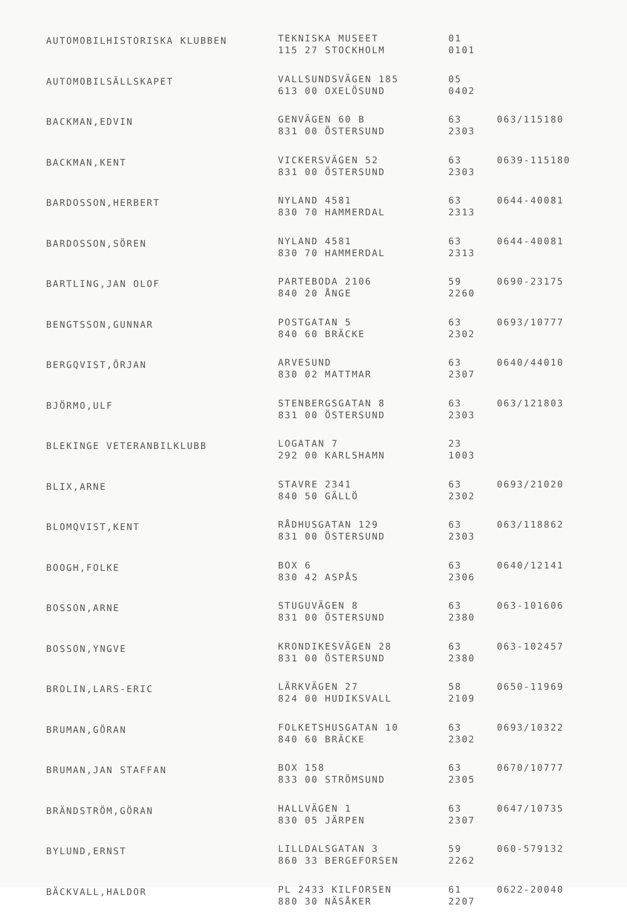| AUTOMOBILHISTORISKA KLUBBEN | TEKNISKA MUSEET 115 27 STOCKHOLM | 01 0101 | |
| AUTOMOBILSÄLLSKAPET | VALLSUNDSVÄGEN 185 613 00 OXELÖSUND | 05 0402 | |
| BACKMAN,EDVIN | GENVÄGEN 60 B 831 00 ÖSTERSUND | 63 2303 | 063/115180 |
| BACKMAN,KENT | VICKERSVÄGEN 52 831 00 ÖSTERSUND | 63 2303 | 0639-115180 |
| BARDOSSON,HERBERT | NYLAND 4581 830 70 HAMMERDAL | 63 2313 | 0644-40081 |
| BARDOSSON,SÖREN | NYLAND 4581 830 70 HAMMERDAL | 63 2313 | 0644-40081 |
| BARTLING,JAN OLOF | PARTEBODA 2106 840 20 ÅNGE | 59 2260 | 0690-23175 |
| BENGTSSON,GUNNAR | POSTGATAN 5 840 60 BRÄCKE | 63 2302 | 0693/10777 |
| BERGQVIST,ÖRJAN | ARVESUND 830 02 MATTMAR | 63 2307 | 0640/44010 |
| BJÖRMO,ULF | STENBERGSGATAN 8 831 00 ÖSTERSUND | 63 2303 | 063/121803 |
| BLEKINGE VETERANBILKLUBB | LOGATAN 7 292 00 KARLSHAMN | 23 1003 | |
| BLIX,ARNE | STAVRE 2341 840 50 GÄLLÖ | 63 2302 | 0693/21020 |
| BLOMQVIST,KENT | RÅDHUSGATAN 129 831 00 ÖSTERSUND | 63 2303 | 063/118862 |
| BOOGH,FOLKE | BOX 6 830 42 ASPÅS | 63 2306 | 0640/12141 |
| BOSSON,ARNE | STUGUVÄGEN 8 831 00 ÖSTERSUND | 63 2380 | 063-101606 |
| BOSSON,YNGVE | KRONDIKESVÄGEN 28 831 00 ÖSTERSUND | 63 2380 | 063-102457 |
| BROLIN,LARS-ERIC | LÄRKVÄGEN 27 824 00 HUDIKSVALL | 58 2109 | 0650-11969 |
| BRUMAN,GÖRAN | FOLKETSHUSGATAN 10 840 60 BRÄCKE | 63 2302 | 0693/10322 |
| BRUMAN,JAN STAFFAN | BOX 158 833 00 STRÖMSUND | 63 2305 | 0670/10777 |
| BRÄNDSTRÖM,GÖRAN | HALLVÄGEN 1 830 05 JÄRPEN | 63 2307 | 0647/10735 |
| BYLUND,ERNST | LILLDALSGATAN 3 860 33 BERGEFORSEN | 59 2262 | 060-579132 |
| BÄCKVALL,HALDOR | PL 2433 KILFORSEN 880 30 NÄSÅKER | 61 2207 | 0622-20040 |